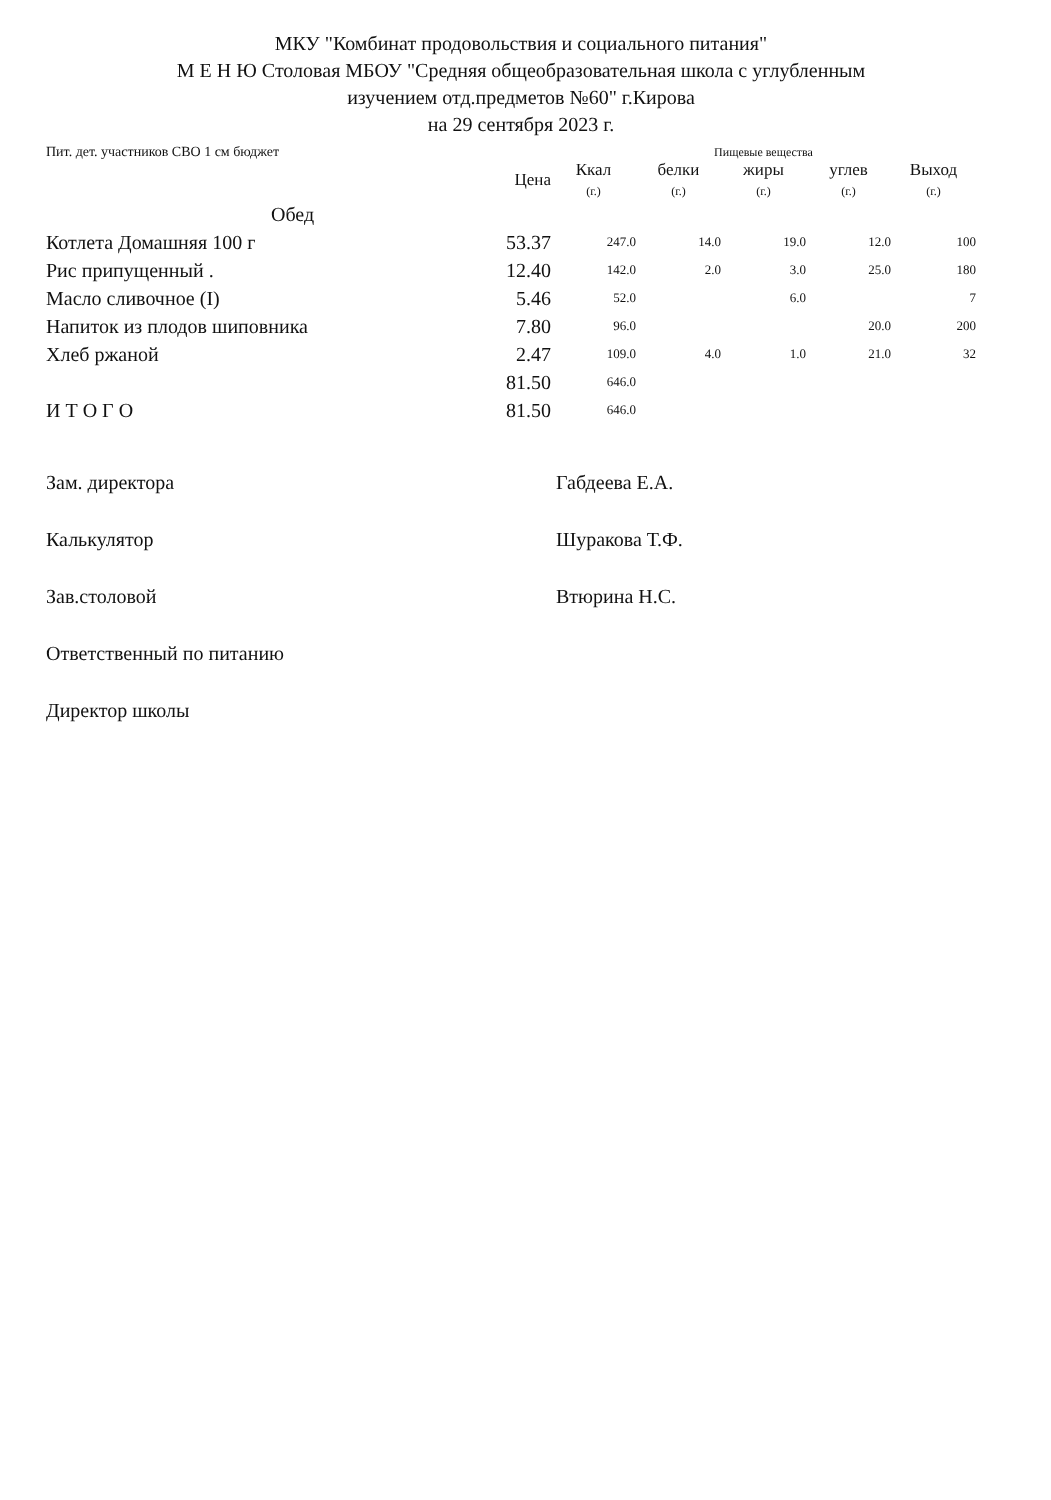МКУ "Комбинат продовольствия и социального питания"
М Е Н Ю Столовая МБОУ "Средняя общеобразовательная школа с углубленным
изучением отд.предметов №60" г.Кирова
на 29 сентября 2023 г.
| Пит. дет. участников СВО 1 см бюджет | | Пищевые вещества | | | | |
| | Цена | Ккал (г.) | белки (г.) | жиры (г.) | углев (г.) | Выход (г.) |
| Обед | | | | | | |
| Котлета Домашняя 100 г | 53.37 | 247.0 | 14.0 | 19.0 | 12.0 | 100 |
| Рис припущенный . | 12.40 | 142.0 | 2.0 | 3.0 | 25.0 | 180 |
| Масло сливочное (I) | 5.46 | 52.0 | | 6.0 | | 7 |
| Напиток из плодов шиповника | 7.80 | 96.0 | | | 20.0 | 200 |
| Хлеб ржаной | 2.47 | 109.0 | 4.0 | 1.0 | 21.0 | 32 |
| | 81.50 | 646.0 | | | | |
| И Т О Г О | 81.50 | 646.0 | | | | |
Зам. директора Габдеева Е.А.
Калькулятор Шуракова Т.Ф.
Зав.столовой Втюрина Н.С.
Ответственный по питанию
Директор школы